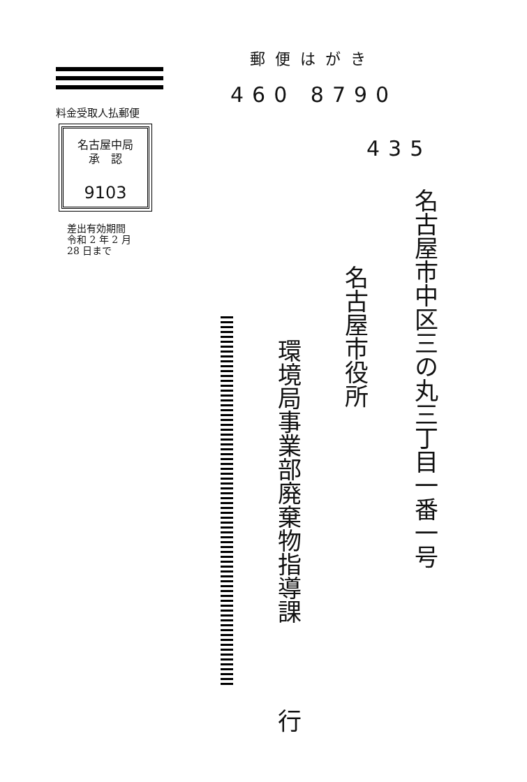料金受取人払郵便
名古屋中局
承　認
9103
差出有効期間
令和 2 年 2 月
28 日まで
郵便はがき
460 8790
435
名古屋市中区三の丸三丁目一番一号
名古屋市役所
環境局事業部廃棄物指導課
行